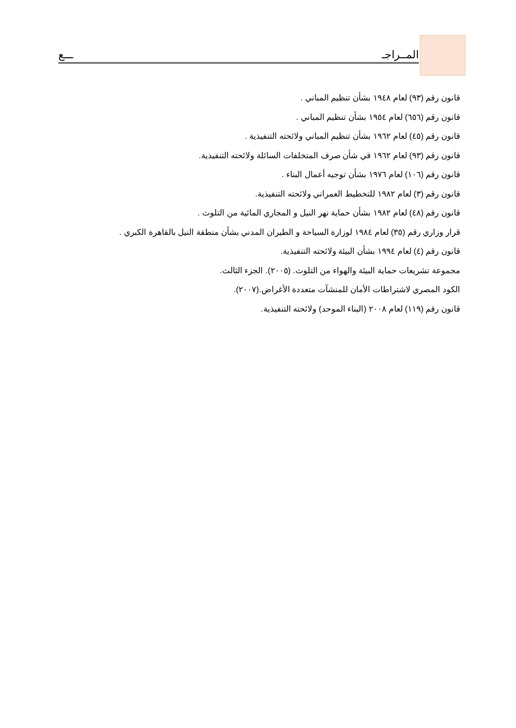المــراجـ ـــع
قانون رقم (٩٣) لعام ١٩٤٨ بشأن تنظيم المباني .
قانون رقم (٦٥٦) لعام ١٩٥٤ بشأن تنظيم المباني .
قانون رقم (٤٥) لعام ١٩٦٢ بشأن تنظيم المباني ولائحته التنفيذية .
قانون رقم (٩٣) لعام ١٩٦٢ في شأن صرف المتخلفات السائلة ولائحته التنفيذية.
قانون رقم (١٠٦) لعام ١٩٧٦ بشأن توجيه أعمال البناء .
قانون رقم (٣) لعام ١٩٨٢ للتخطيط العمراني ولائحته التنفيذية.
قانون رقم (٤٨) لعام ١٩٨٢ بشأن حماية نهر النيل و المجاري المائية من التلوث .
قرار وزاري رقم (٣٥) لعام ١٩٨٤ لوزارة السياحة و الطيران المدني بشأن منطقة النيل بالقاهرة الكبري .
قانون رقم (٤) لعام ١٩٩٤ بشأن البيئة ولائحته التنفيذية.
مجموعة تشريعات حماية البيئة والهواء من التلوث. (٢٠٠٥). الجزء الثالث.
الكود المصري لاشتراطات الأمان للمنشآت متعددة الأغراض.(٢٠٠٧).
قانون رقم (١١٩) لعام ٢٠٠٨ (البناء الموحد) ولائحته التنفيذية.